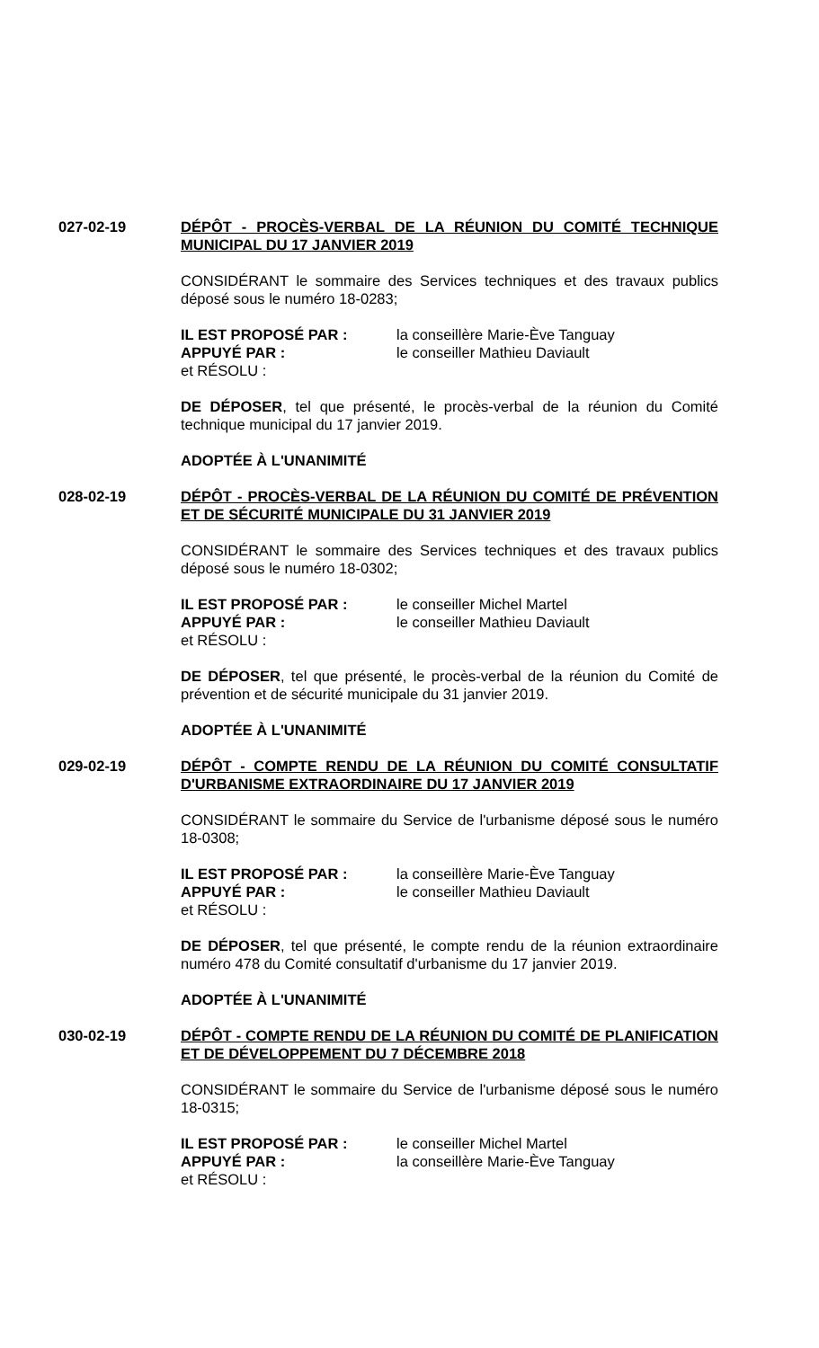027-02-19 DÉPÔT - PROCÈS-VERBAL DE LA RÉUNION DU COMITÉ TECHNIQUE MUNICIPAL DU 17 JANVIER 2019
CONSIDÉRANT le sommaire des Services techniques et des travaux publics déposé sous le numéro 18-0283;
IL EST PROPOSÉ PAR : la conseillère Marie-Ève Tanguay
APPUYÉ PAR : le conseiller Mathieu Daviault
et RÉSOLU :
DE DÉPOSER, tel que présenté, le procès-verbal de la réunion du Comité technique municipal du 17 janvier 2019.
ADOPTÉE À L'UNANIMITÉ
028-02-19 DÉPÔT - PROCÈS-VERBAL DE LA RÉUNION DU COMITÉ DE PRÉVENTION ET DE SÉCURITÉ MUNICIPALE DU 31 JANVIER 2019
CONSIDÉRANT le sommaire des Services techniques et des travaux publics déposé sous le numéro 18-0302;
IL EST PROPOSÉ PAR : le conseiller Michel Martel
APPUYÉ PAR : le conseiller Mathieu Daviault
et RÉSOLU :
DE DÉPOSER, tel que présenté, le procès-verbal de la réunion du Comité de prévention et de sécurité municipale du 31 janvier 2019.
ADOPTÉE À L'UNANIMITÉ
029-02-19 DÉPÔT - COMPTE RENDU DE LA RÉUNION DU COMITÉ CONSULTATIF D'URBANISME EXTRAORDINAIRE DU 17 JANVIER 2019
CONSIDÉRANT le sommaire du Service de l'urbanisme déposé sous le numéro 18-0308;
IL EST PROPOSÉ PAR : la conseillère Marie-Ève Tanguay
APPUYÉ PAR : le conseiller Mathieu Daviault
et RÉSOLU :
DE DÉPOSER, tel que présenté, le compte rendu de la réunion extraordinaire numéro 478 du Comité consultatif d'urbanisme du 17 janvier 2019.
ADOPTÉE À L'UNANIMITÉ
030-02-19 DÉPÔT - COMPTE RENDU DE LA RÉUNION DU COMITÉ DE PLANIFICATION ET DE DÉVELOPPEMENT DU 7 DÉCEMBRE 2018
CONSIDÉRANT le sommaire du Service de l'urbanisme déposé sous le numéro 18-0315;
IL EST PROPOSÉ PAR : le conseiller Michel Martel
APPUYÉ PAR : la conseillère Marie-Ève Tanguay
et RÉSOLU :